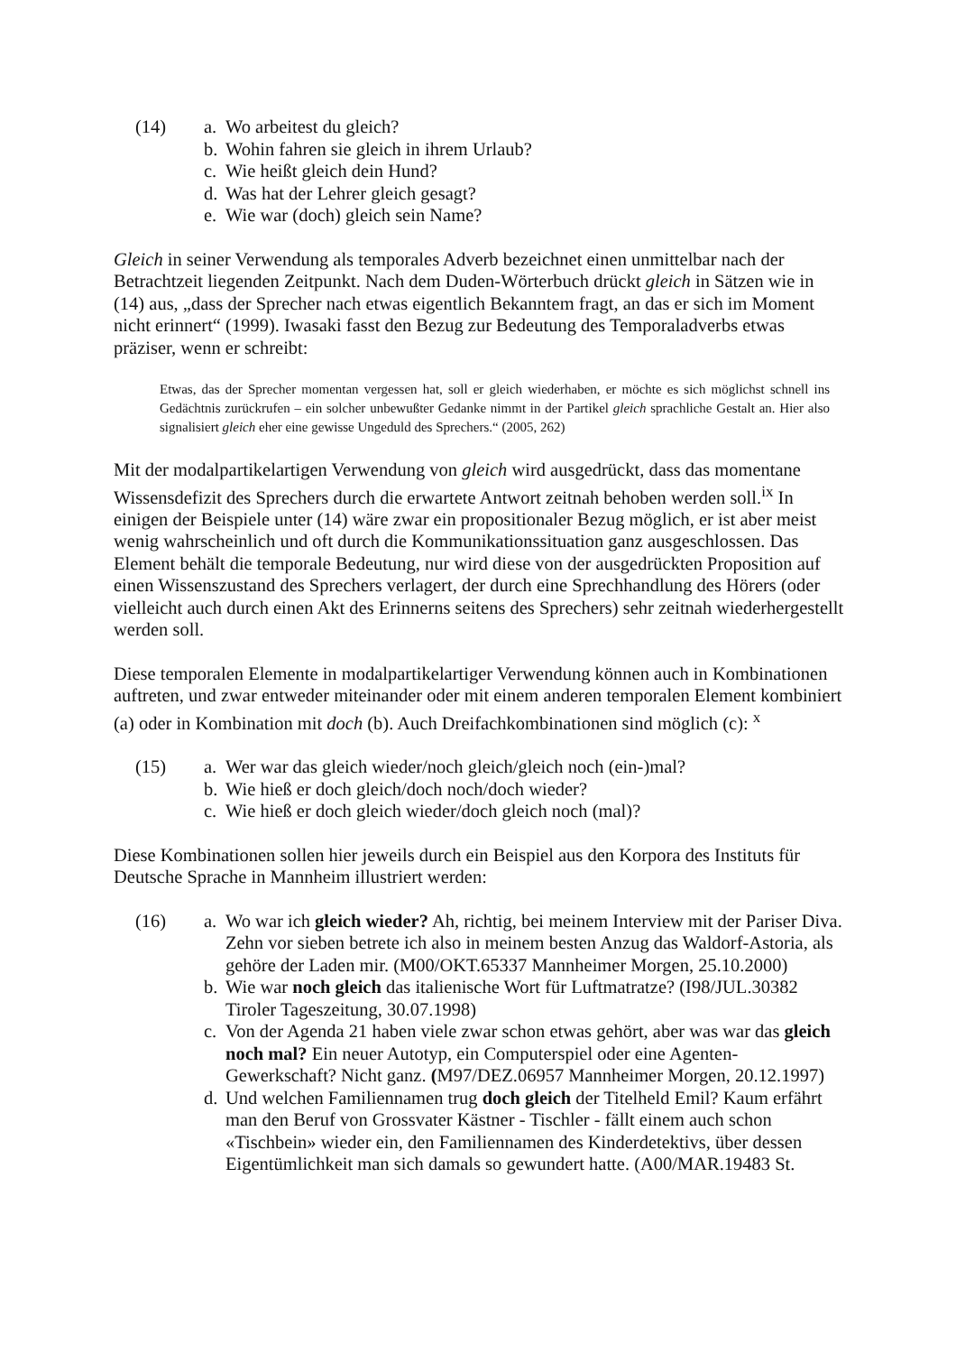(14) a. Wo arbeitest du gleich?
b. Wohin fahren sie gleich in ihrem Urlaub?
c. Wie heißt gleich dein Hund?
d. Was hat der Lehrer gleich gesagt?
e. Wie war (doch) gleich sein Name?
Gleich in seiner Verwendung als temporales Adverb bezeichnet einen unmittelbar nach der Betrachtzeit liegenden Zeitpunkt. Nach dem Duden-Wörterbuch drückt gleich in Sätzen wie in (14) aus, „dass der Sprecher nach etwas eigentlich Bekanntem fragt, an das er sich im Moment nicht erinnert“ (1999). Iwasaki fasst den Bezug zur Bedeutung des Temporaladverbs etwas präziser, wenn er schreibt:
Etwas, das der Sprecher momentan vergessen hat, soll er gleich wiederhaben, er möchte es sich möglichst schnell ins Gedächtnis zurückrufen – ein solcher unbewußter Gedanke nimmt in der Partikel gleich sprachliche Gestalt an. Hier also signalisiert gleich eher eine gewisse Ungeduld des Sprechers.“ (2005, 262)
Mit der modalpartikelartigen Verwendung von gleich wird ausgedrückt, dass das momentane Wissensdefizit des Sprechers durch die erwartete Antwort zeitnah behoben werden soll.<sup>ix</sup> In einigen der Beispiele unter (14) wäre zwar ein propositionaler Bezug möglich, er ist aber meist wenig wahrscheinlich und oft durch die Kommunikationssituation ganz ausgeschlossen. Das Element behält die temporale Bedeutung, nur wird diese von der ausgedrückten Proposition auf einen Wissenszustand des Sprechers verlagert, der durch eine Sprechhandlung des Hörers (oder vielleicht auch durch einen Akt des Erinnerns seitens des Sprechers) sehr zeitnah wiederhergestellt werden soll.
Diese temporalen Elemente in modalpartikelartiger Verwendung können auch in Kombinationen auftreten, und zwar entweder miteinander oder mit einem anderen temporalen Element kombiniert (a) oder in Kombination mit doch (b). Auch Dreifachkombinationen sind möglich (c): <sup>x</sup>
(15) a. Wer war das gleich wieder/noch gleich/gleich noch (ein-)mal?
b. Wie hieß er doch gleich/doch noch/doch wieder?
c. Wie hieß er doch gleich wieder/doch gleich noch (mal)?
Diese Kombinationen sollen hier jeweils durch ein Beispiel aus den Korpora des Instituts für Deutsche Sprache in Mannheim illustriert werden:
(16) a. Wo war ich gleich wieder? Ah, richtig, bei meinem Interview mit der Pariser Diva. Zehn vor sieben betrete ich also in meinem besten Anzug das Waldorf-Astoria, als gehöre der Laden mir. (M00/OKT.65337 Mannheimer Morgen, 25.10.2000)
b. Wie war noch gleich das italienische Wort für Luftmatratze? (I98/JUL.30382 Tiroler Tageszeitung, 30.07.1998)
c. Von der Agenda 21 haben viele zwar schon etwas gehört, aber was war das gleich noch mal? Ein neuer Autotyp, ein Computerspiel oder eine Agenten-Gewerkschaft? Nicht ganz. (M97/DEZ.06957 Mannheimer Morgen, 20.12.1997)
d. Und welchen Familiennamen trug doch gleich der Titelheld Emil? Kaum erfährt man den Beruf von Grossvater Kästner - Tischler - fällt einem auch schon «Tischbein» wieder ein, den Familiennamen des Kinderdetektivs, über dessen Eigentümlichkeit man sich damals so gewundert hatte. (A00/MAR.19483 St.